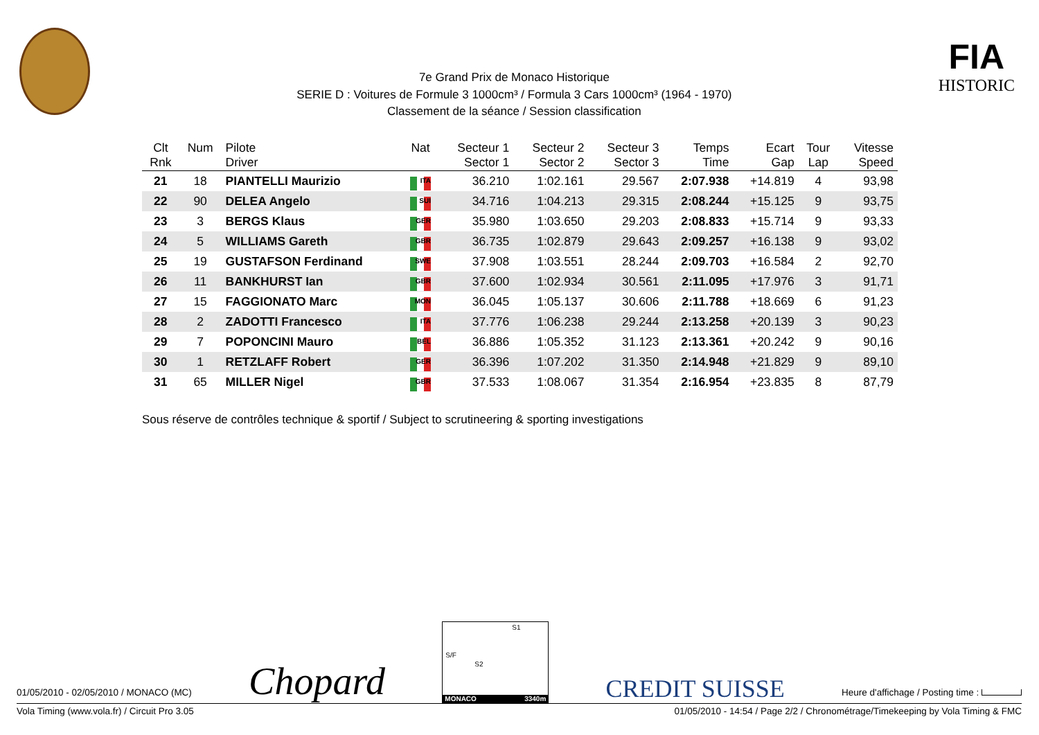7e Grand Prix de Monaco Historique
SERIE D : Voitures de Formule 3 1000cm³ / Formula 3 Cars 1000cm³ (1964 - 1970)
Classement de la séance / Session classification
FIA
HISTORIC
| Clt Rnk | Num | Pilote Driver | Nat | Secteur 1 Sector 1 | Secteur 2 Sector 2 | Secteur 3 Sector 3 | Temps Time | Ecart Gap | Tour Lap | Vitesse Speed |
| --- | --- | --- | --- | --- | --- | --- | --- | --- | --- | --- |
| 21 | 18 | PIANTELLI Maurizio | ITA | 36.210 | 1:02.161 | 29.567 | 2:07.938 | +14.819 | 4 | 93,98 |
| 22 | 90 | DELEA Angelo | SUI | 34.716 | 1:04.213 | 29.315 | 2:08.244 | +15.125 | 9 | 93,75 |
| 23 | 3 | BERGS Klaus | GER | 35.980 | 1:03.650 | 29.203 | 2:08.833 | +15.714 | 9 | 93,33 |
| 24 | 5 | WILLIAMS Gareth | GBR | 36.735 | 1:02.879 | 29.643 | 2:09.257 | +16.138 | 9 | 93,02 |
| 25 | 19 | GUSTAFSON Ferdinand | SWE | 37.908 | 1:03.551 | 28.244 | 2:09.703 | +16.584 | 2 | 92,70 |
| 26 | 11 | BANKHURST Ian | GBR | 37.600 | 1:02.934 | 30.561 | 2:11.095 | +17.976 | 3 | 91,71 |
| 27 | 15 | FAGGIONATO Marc | MON | 36.045 | 1:05.137 | 30.606 | 2:11.788 | +18.669 | 6 | 91,23 |
| 28 | 2 | ZADOTTI Francesco | ITA | 37.776 | 1:06.238 | 29.244 | 2:13.258 | +20.139 | 3 | 90,23 |
| 29 | 7 | POPONCINI Mauro | BEL | 36.886 | 1:05.352 | 31.123 | 2:13.361 | +20.242 | 9 | 90,16 |
| 30 | 1 | RETZLAFF Robert | GER | 36.396 | 1:07.202 | 31.350 | 2:14.948 | +21.829 | 9 | 89,10 |
| 31 | 65 | MILLER Nigel | GBR | 37.533 | 1:08.067 | 31.354 | 2:16.954 | +23.835 | 8 | 87,79 |
Sous réserve de contrôles technique & sportif / Subject to scrutineering & sporting investigations
01/05/2010 - 02/05/2010 / MONACO (MC) Chopard
S1
S/F
S2
MONACO 3340m
CREDIT SUISSE Heure d'affichage / Posting time :
Vola Timing (www.vola.fr) / Circuit Pro 3.05 01/05/2010 - 14:54 / Page 2/2 / Chronométrage/Timekeeping by Vola Timing & FMC